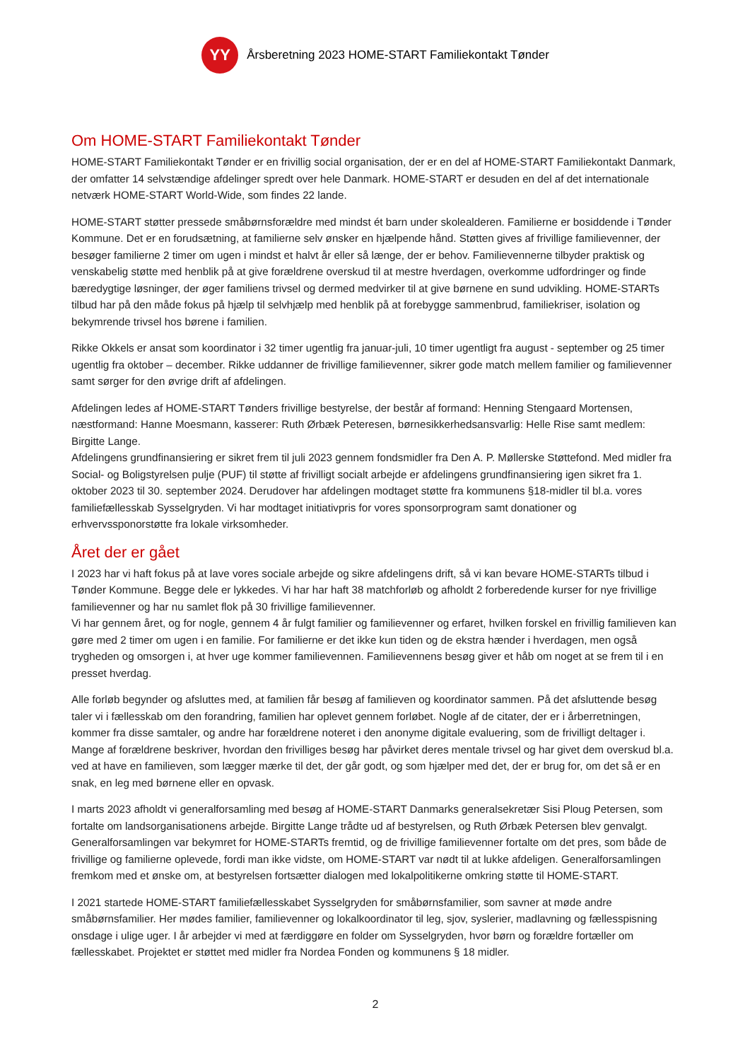YY
Årsberetning 2023 HOME-START Familiekontakt Tønder
Om HOME-START Familiekontakt Tønder
HOME-START Familiekontakt Tønder er en frivillig social organisation, der er en del af HOME-START Familiekontakt Danmark, der omfatter 14 selvstændige afdelinger spredt over hele Danmark. HOME-START er desuden en del af det internationale netværk HOME-START World-Wide, som findes 22 lande.
HOME-START støtter pressede småbørnsforældre med mindst ét barn under skolealderen. Familierne er bosiddende i Tønder Kommune. Det er en forudsætning, at familierne selv ønsker en hjælpende hånd. Støtten gives af frivillige familievenner, der besøger familierne 2 timer om ugen i mindst et halvt år eller så længe, der er behov. Familievennerne tilbyder praktisk og venskabelig støtte med henblik på at give forældrene overskud til at mestre hverdagen, overkomme udfordringer og finde bæredygtige løsninger, der øger familiens trivsel og dermed medvirker til at give børnene en sund udvikling. HOME-STARTs tilbud har på den måde fokus på hjælp til selvhjælp med henblik på at forebygge sammenbrud, familiekriser, isolation og bekymrende trivsel hos børene i familien.
Rikke Okkels er ansat som koordinator i 32 timer ugentlig fra januar-juli, 10 timer ugentligt fra august - september og 25 timer ugentlig fra oktober – december. Rikke uddanner de frivillige familievenner, sikrer gode match mellem familier og familievenner samt sørger for den øvrige drift af afdelingen.
Afdelingen ledes af HOME-START Tønders frivillige bestyrelse, der består af formand: Henning Stengaard Mortensen, næstformand: Hanne Moesmann, kasserer: Ruth Ørbæk Peteresen, børnesikkerhedsansvarlig: Helle Rise samt medlem: Birgitte Lange.
Afdelingens grundfinansiering er sikret frem til juli 2023 gennem fondsmidler fra Den A. P. Møllerske Støttefond. Med midler fra Social- og Boligstyrelsen pulje (PUF) til støtte af frivilligt socialt arbejde er afdelingens grundfinansiering igen sikret fra 1. oktober 2023 til 30. september 2024. Derudover har afdelingen modtaget støtte fra kommunens §18-midler til bl.a. vores familiefællesskab Sysselgryden. Vi har modtaget initiativpris for vores sponsorprogram samt donationer og erhvervssponorstøtte fra lokale virksomheder.
Året der er gået
I 2023 har vi haft fokus på at lave vores sociale arbejde og sikre afdelingens drift, så vi kan bevare HOME-STARTs tilbud i Tønder Kommune. Begge dele er lykkedes. Vi har har haft 38 matchforløb og afholdt 2 forberedende kurser for nye frivillige familievenner og har nu samlet flok på 30 frivillige familievenner.
Vi har gennem året, og for nogle, gennem 4 år fulgt familier og familievenner og erfaret, hvilken forskel en frivillig familieven kan gøre med 2 timer om ugen i en familie. For familierne er det ikke kun tiden og de ekstra hænder i hverdagen, men også trygheden og omsorgen i, at hver uge kommer familievennen. Familievennens besøg giver et håb om noget at se frem til i en presset hverdag.
Alle forløb begynder og afsluttes med, at familien får besøg af familieven og koordinator sammen. På det afsluttende besøg taler vi i fællesskab om den forandring, familien har oplevet gennem forløbet. Nogle af de citater, der er i årberretningen, kommer fra disse samtaler, og andre har forældrene noteret i den anonyme digitale evaluering, som de frivilligt deltager i. Mange af forældrene beskriver, hvordan den frivilliges besøg har påvirket deres mentale trivsel og har givet dem overskud bl.a. ved at have en familieven, som lægger mærke til det, der går godt, og som hjælper med det, der er brug for, om det så er en snak, en leg med børnene eller en opvask.
I marts 2023 afholdt vi generalforsamling med besøg af HOME-START Danmarks generalsekretær Sisi Ploug Petersen, som fortalte om landsorganisationens arbejde. Birgitte Lange trådte ud af bestyrelsen, og Ruth Ørbæk Petersen blev genvalgt. Generalforsamlingen var bekymret for HOME-STARTs fremtid, og de frivillige familievenner fortalte om det pres, som både de frivillige og familierne oplevede, fordi man ikke vidste, om HOME-START var nødt til at lukke afdeligen. Generalforsamlingen fremkom med et ønske om, at bestyrelsen fortsætter dialogen med lokalpolitikerne omkring støtte til HOME-START.
I 2021 startede HOME-START familiefællesskabet Sysselgryden for småbørnsfamilier, som savner at møde andre småbørnsfamilier. Her mødes familier, familievenner og lokalkoordinator til leg, sjov, syslerier, madlavning og fællesspisning onsdage i ulige uger. I år arbejder vi med at færdiggøre en folder om Sysselgryden, hvor børn og forældre fortæller om fællesskabet. Projektet er støttet med midler fra Nordea Fonden og kommunens § 18 midler.
2